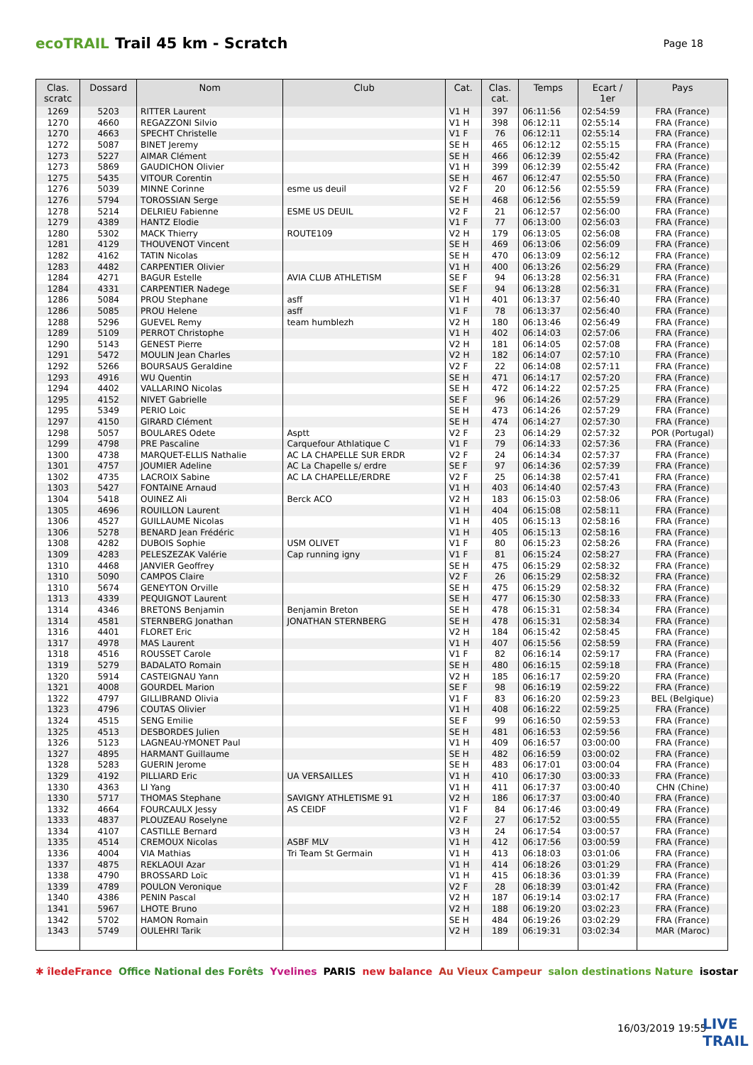ecoTRAIL Trail 45 km - Scratch Page 18
| Clas. scratc | Dossard | Nom | Club | Cat. | Clas. cat. | Temps | Ecart / 1er | Pays |
| --- | --- | --- | --- | --- | --- | --- | --- | --- |
| 1269 | 5203 | RITTER Laurent | | V1 H | 397 | 06:11:56 | 02:54:59 | FRA (France) |
| 1270 | 4660 | REGAZZONI Silvio | | V1 H | 398 | 06:12:11 | 02:55:14 | FRA (France) |
| 1270 | 4663 | SPECHT Christelle | | V1 F | 76 | 06:12:11 | 02:55:14 | FRA (France) |
| 1272 | 5087 | BINET Jeremy | | SE H | 465 | 06:12:12 | 02:55:15 | FRA (France) |
| 1273 | 5227 | AIMAR Clément | | SE H | 466 | 06:12:39 | 02:55:42 | FRA (France) |
| 1273 | 5869 | GAUDICHON Olivier | | V1 H | 399 | 06:12:39 | 02:55:42 | FRA (France) |
| 1275 | 5435 | VITOUR Corentin | | SE H | 467 | 06:12:47 | 02:55:50 | FRA (France) |
| 1276 | 5039 | MINNE Corinne | esme us deuil | V2 F | 20 | 06:12:56 | 02:55:59 | FRA (France) |
| 1276 | 5794 | TOROSSIAN Serge | | SE H | 468 | 06:12:56 | 02:55:59 | FRA (France) |
| 1278 | 5214 | DELRIEU Fabienne | ESME US DEUIL | V2 F | 21 | 06:12:57 | 02:56:00 | FRA (France) |
| 1279 | 4389 | HANTZ Elodie | | V1 F | 77 | 06:13:00 | 02:56:03 | FRA (France) |
| 1280 | 5302 | MACK Thierry | ROUTE109 | V2 H | 179 | 06:13:05 | 02:56:08 | FRA (France) |
| 1281 | 4129 | THOUVENOT Vincent | | SE H | 469 | 06:13:06 | 02:56:09 | FRA (France) |
| 1282 | 4162 | TATIN Nicolas | | SE H | 470 | 06:13:09 | 02:56:12 | FRA (France) |
| 1283 | 4482 | CARPENTIER Olivier | | V1 H | 400 | 06:13:26 | 02:56:29 | FRA (France) |
| 1284 | 4271 | BAGUR Estelle | AVIA CLUB ATHLETISM | SE F | 94 | 06:13:28 | 02:56:31 | FRA (France) |
| 1284 | 4331 | CARPENTIER Nadege | | SE F | 94 | 06:13:28 | 02:56:31 | FRA (France) |
| 1286 | 5084 | PROU Stephane | asff | V1 H | 401 | 06:13:37 | 02:56:40 | FRA (France) |
| 1286 | 5085 | PROU Helene | asff | V1 F | 78 | 06:13:37 | 02:56:40 | FRA (France) |
| 1288 | 5296 | GUEVEL Remy | team humblezh | V2 H | 180 | 06:13:46 | 02:56:49 | FRA (France) |
| 1289 | 5109 | PERROT Christophe | | V1 H | 402 | 06:14:03 | 02:57:06 | FRA (France) |
| 1290 | 5143 | GENEST Pierre | | V2 H | 181 | 06:14:05 | 02:57:08 | FRA (France) |
| 1291 | 5472 | MOULIN Jean Charles | | V2 H | 182 | 06:14:07 | 02:57:10 | FRA (France) |
| 1292 | 5266 | BOURSAUS Geraldine | | V2 F | 22 | 06:14:08 | 02:57:11 | FRA (France) |
| 1293 | 4916 | WU Quentin | | SE H | 471 | 06:14:17 | 02:57:20 | FRA (France) |
| 1294 | 4402 | VALLARINO Nicolas | | SE H | 472 | 06:14:22 | 02:57:25 | FRA (France) |
| 1295 | 4152 | NIVET Gabrielle | | SE F | 96 | 06:14:26 | 02:57:29 | FRA (France) |
| 1295 | 5349 | PERIO Loic | | SE H | 473 | 06:14:26 | 02:57:29 | FRA (France) |
| 1297 | 4150 | GIRARD Clément | | SE H | 474 | 06:14:27 | 02:57:30 | FRA (France) |
| 1298 | 5057 | BOULARES Odete | Asptt | V2 F | 23 | 06:14:29 | 02:57:32 | POR (Portugal) |
| 1299 | 4798 | PRE Pascaline | Carquefour Athlatique C | V1 F | 79 | 06:14:33 | 02:57:36 | FRA (France) |
| 1300 | 4738 | MARQUET-ELLIS Nathalie | AC LA CHAPELLE SUR ERDR | V2 F | 24 | 06:14:34 | 02:57:37 | FRA (France) |
| 1301 | 4757 | JOUMIER Adeline | AC La Chapelle s/ erdre | SE F | 97 | 06:14:36 | 02:57:39 | FRA (France) |
| 1302 | 4735 | LACROIX Sabine | AC LA CHAPELLE/ERDRE | V2 F | 25 | 06:14:38 | 02:57:41 | FRA (France) |
| 1303 | 5427 | FONTAINE Arnaud | | V1 H | 403 | 06:14:40 | 02:57:43 | FRA (France) |
| 1304 | 5418 | OUINEZ Ali | Berck ACO | V2 H | 183 | 06:15:03 | 02:58:06 | FRA (France) |
| 1305 | 4696 | ROUILLON Laurent | | V1 H | 404 | 06:15:08 | 02:58:11 | FRA (France) |
| 1306 | 4527 | GUILLAUME Nicolas | | V1 H | 405 | 06:15:13 | 02:58:16 | FRA (France) |
| 1306 | 5278 | BENARD Jean Frédéric | | V1 H | 405 | 06:15:13 | 02:58:16 | FRA (France) |
| 1308 | 4282 | DUBOIS Sophie | USM OLIVET | V1 F | 80 | 06:15:23 | 02:58:26 | FRA (France) |
| 1309 | 4283 | PELESZEZAK Valérie | Cap running igny | V1 F | 81 | 06:15:24 | 02:58:27 | FRA (France) |
| 1310 | 4468 | JANVIER Geoffrey | | SE H | 475 | 06:15:29 | 02:58:32 | FRA (France) |
| 1310 | 5090 | CAMPOS Claire | | V2 F | 26 | 06:15:29 | 02:58:32 | FRA (France) |
| 1310 | 5674 | GENEYTON Orville | | SE H | 475 | 06:15:29 | 02:58:32 | FRA (France) |
| 1313 | 4339 | PEQUIGNOT Laurent | | SE H | 477 | 06:15:30 | 02:58:33 | FRA (France) |
| 1314 | 4346 | BRETONS Benjamin | Benjamin Breton | SE H | 478 | 06:15:31 | 02:58:34 | FRA (France) |
| 1314 | 4581 | STERNBERG Jonathan | JONATHAN STERNBERG | SE H | 478 | 06:15:31 | 02:58:34 | FRA (France) |
| 1316 | 4401 | FLORET Eric | | V2 H | 184 | 06:15:42 | 02:58:45 | FRA (France) |
| 1317 | 4978 | MAS Laurent | | V1 H | 407 | 06:15:56 | 02:58:59 | FRA (France) |
| 1318 | 4516 | ROUSSET Carole | | V1 F | 82 | 06:16:14 | 02:59:17 | FRA (France) |
| 1319 | 5279 | BADALATO Romain | | SE H | 480 | 06:16:15 | 02:59:18 | FRA (France) |
| 1320 | 5914 | CASTEIGNAU Yann | | V2 H | 185 | 06:16:17 | 02:59:20 | FRA (France) |
| 1321 | 4008 | GOURDEL Marion | | SE F | 98 | 06:16:19 | 02:59:22 | FRA (France) |
| 1322 | 4797 | GILLIBRAND Olivia | | V1 F | 83 | 06:16:20 | 02:59:23 | BEL (Belgique) |
| 1323 | 4796 | COUTAS Olivier | | V1 H | 408 | 06:16:22 | 02:59:25 | FRA (France) |
| 1324 | 4515 | SENG Emilie | | SE F | 99 | 06:16:50 | 02:59:53 | FRA (France) |
| 1325 | 4513 | DESBORDES Julien | | SE H | 481 | 06:16:53 | 02:59:56 | FRA (France) |
| 1326 | 5123 | LAGNEAU-YMONET Paul | | V1 H | 409 | 06:16:57 | 03:00:00 | FRA (France) |
| 1327 | 4895 | HARMANT Guillaume | | SE H | 482 | 06:16:59 | 03:00:02 | FRA (France) |
| 1328 | 5283 | GUERIN Jerome | | SE H | 483 | 06:17:01 | 03:00:04 | FRA (France) |
| 1329 | 4192 | PILLIARD Eric | UA VERSAILLES | V1 H | 410 | 06:17:30 | 03:00:33 | FRA (France) |
| 1330 | 4363 | LI Yang | | V1 H | 411 | 06:17:37 | 03:00:40 | CHN (Chine) |
| 1330 | 5717 | THOMAS Stephane | SAVIGNY ATHLETISME 91 | V2 H | 186 | 06:17:37 | 03:00:40 | FRA (France) |
| 1332 | 4664 | FOURCAULX Jessy | AS CEIDF | V1 F | 84 | 06:17:46 | 03:00:49 | FRA (France) |
| 1333 | 4837 | PLOUZEAU Roselyne | | V2 F | 27 | 06:17:52 | 03:00:55 | FRA (France) |
| 1334 | 4107 | CASTILLE Bernard | | V3 H | 24 | 06:17:54 | 03:00:57 | FRA (France) |
| 1335 | 4514 | CREMOUX Nicolas | ASBF MLV | V1 H | 412 | 06:17:56 | 03:00:59 | FRA (France) |
| 1336 | 4004 | VIA Mathias | Tri Team St Germain | V1 H | 413 | 06:18:03 | 03:01:06 | FRA (France) |
| 1337 | 4875 | REKLAOUI Azar | | V1 H | 414 | 06:18:26 | 03:01:29 | FRA (France) |
| 1338 | 4790 | BROSSARD Loïc | | V1 H | 415 | 06:18:36 | 03:01:39 | FRA (France) |
| 1339 | 4789 | POULON Veronique | | V2 F | 28 | 06:18:39 | 03:01:42 | FRA (France) |
| 1340 | 4386 | PENIN Pascal | | V2 H | 187 | 06:19:14 | 03:02:17 | FRA (France) |
| 1341 | 5967 | LHOTE Bruno | | V2 H | 188 | 06:19:20 | 03:02:23 | FRA (France) |
| 1342 | 5702 | HAMON Romain | | SE H | 484 | 06:19:26 | 03:02:29 | FRA (France) |
| 1343 | 5749 | OULEHRI Tarik | | V2 H | 189 | 06:19:31 | 03:02:34 | MAR (Maroc) |
✱ îledeFrance Office National des Forêts Yvelines PARIS new balance Au Vieux Campeur salon destinations Nature isostar
16/03/2019 19:55
LIVE
TRAIL